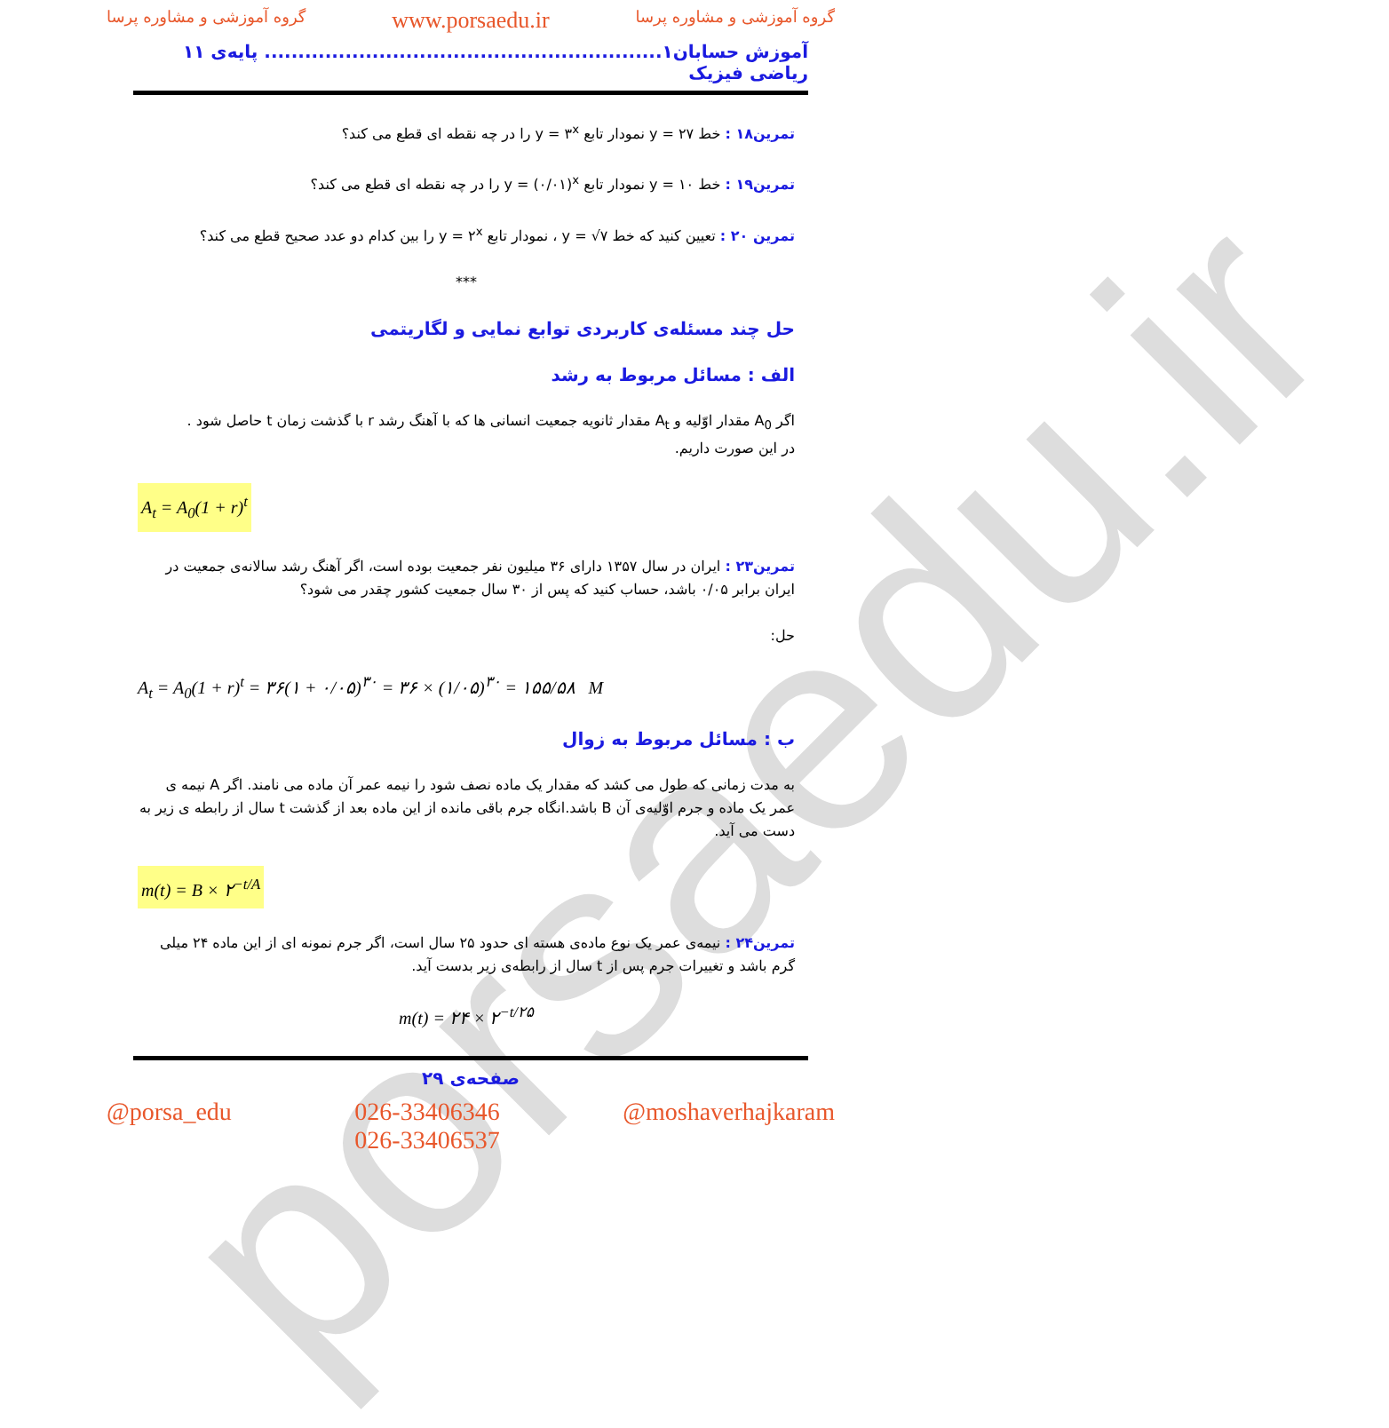porsaedu.ir
گروه آموزشی و مشاوره پرسا www.porsaedu.ir گروه آموزشی و مشاوره پرسا
آموزش حسابان۱........................................................... پایه‌ی ۱۱ ریاضی فیزیک
تمرین۱۸ : خط y = ۲۷ نمودار تابع y = ۳<sup>x</sup> را در چه نقطه ای قطع می کند؟
تمرین۱۹ : خط y = ۱۰ نمودار تابع y = (۰/۰۱)<sup>x</sup> را در چه نقطه ای قطع می کند؟
تمرین ۲۰ : تعیین کنید که خط y = √۷ ، نمودار تابع y = ۲<sup>x</sup> را بین کدام دو عدد صحیح قطع می کند؟
***
حل چند مسئله‌ی کاربردی توابع نمایی و لگاریتمی
الف : مسائل مربوط به رشد
اگر A<sub>0</sub> مقدار اوّلیه و A<sub>t</sub> مقدار ثانویه جمعیت انسانی ها که با آهنگ رشد r با گذشت زمان t حاصل شود .
در این صورت داریم.
A<sub>t</sub> = A<sub>0</sub>(1 + r)<sup>t</sup>
تمرین۲۳ : ایران در سال ۱۳۵۷ دارای ۳۶ میلیون نفر جمعیت بوده است، اگر آهنگ رشد سالانه‌ی جمعیت در ایران برابر ۰/۰۵ باشد، حساب کنید که پس از ۳۰ سال جمعیت کشور چقدر می شود؟
حل:
A<sub>t</sub> = A<sub>0</sub>(1 + r)<sup>t</sup> = ۳۶(۱ + ۰/۰۵)<sup>۳۰</sup> = ۳۶ × (۱/۰۵)<sup>۳۰</sup> = ۱۵۵/۵۸ M
ب : مسائل مربوط به زوال
به مدت زمانی که طول می کشد که مقدار یک ماده نصف شود را نیمه عمر آن ماده می نامند. اگر A نیمه ی عمر یک ماده و جرم اوّلیه‌ی آن B باشد.انگاه جرم باقی مانده از این ماده بعد از گذشت t سال از رابطه ی زیر به دست می آید.
m(t) = B × ۲<sup>−t/A</sup>
تمرین۲۴ : نیمه‌ی عمر یک نوع ماده‌ی هسته ای حدود ۲۵ سال است، اگر جرم نمونه ای از این ماده ۲۴ میلی گرم باشد و تغییرات جرم پس از t سال از رابطه‌ی زیر بدست آید.
m(t) = ۲۴ × ۲<sup>−t/۲۵</sup>
صفحه‌ی ۲۹
@porsa_edu 026-33406346
026-33406537 @moshaverhajkaram